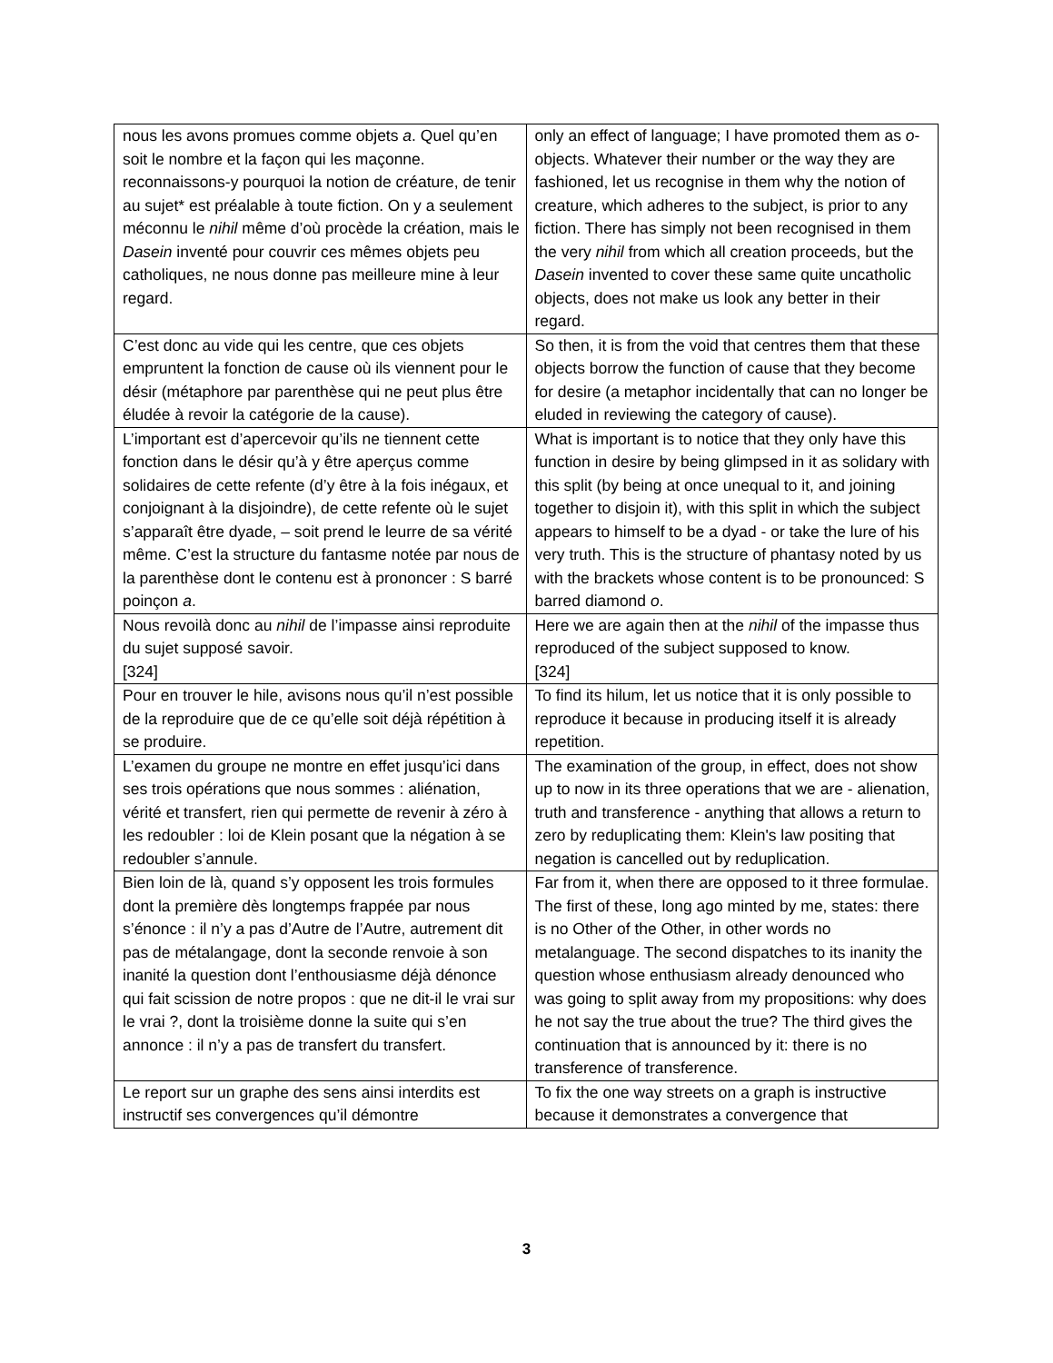| nous les avons promues comme objets a . Quel qu’en soit le nombre et la façon qui les maçonne. reconnaissons-y pourquoi la notion de créature, de tenir au sujet* est préalable à toute fiction. On y a seulement méconnu le nihil même d’où procède la création, mais le Dasein inventé pour couvrir ces mêmes objets peu catholiques, ne nous donne pas meilleure mine à leur regard. | only an effect of language; I have promoted them as o -objects. Whatever their number or the way they are fashioned, let us recognise in them why the notion of creature, which adheres to the subject, is prior to any fiction. There has simply not been recognised in them the very nihil from which all creation proceeds, but the Dasein invented to cover these same quite uncatholic objects, does not make us look any better in their regard. |
| C’est donc au vide qui les centre, que ces objets empruntent la fonction de cause où ils viennent pour le désir (métaphore par parenthèse qui ne peut plus être éludée à revoir la catégorie de la cause). | So then, it is from the void that centres them that these objects borrow the function of cause that they become for desire (a metaphor incidentally that can no longer be eluded in reviewing the category of cause). |
| L’important est d’apercevoir qu’ils ne tiennent cette fonction dans le désir qu’à y être aperçus comme solidaires de cette refente (d’y être à la fois inégaux, et conjoignant à la disjoindre), de cette refente où le sujet s’apparaît être dyade, – soit prend le leurre de sa vérité même. C’est la structure du fantasme notée par nous de la parenthèse dont le contenu est à prononcer : S barré poinçon a . | What is important is to notice that they only have this function in desire by being glimpsed in it as solidary with this split (by being at once unequal to it, and joining together to disjoin it), with this split in which the subject appears to himself to be a dyad - or take the lure of his very truth. This is the structure of phantasy noted by us with the brackets whose content is to be pronounced: S barred diamond o . |
| Nous revoilà donc au nihil de l’impasse ainsi reproduite du sujet supposé savoir. [324] | Here we are again then at the nihil of the impasse thus reproduced of the subject supposed to know. [324] |
| Pour en trouver le hile, avisons nous qu’il n’est possible de la reproduire que de ce qu’elle soit déjà répétition à se produire. | To find its hilum, let us notice that it is only possible to reproduce it because in producing itself it is already repetition. |
| L’examen du groupe ne montre en effet jusqu’ici dans ses trois opérations que nous sommes : aliénation, vérité et transfert, rien qui permette de revenir à zéro à les redoubler : loi de Klein posant que la négation à se redoubler s’annule. | The examination of the group, in effect, does not show up to now in its three operations that we are - alienation, truth and transference - anything that allows a return to zero by reduplicating them: Klein's law positing that negation is cancelled out by reduplication. |
| Bien loin de là, quand s’y opposent les trois formules dont la première dès longtemps frappée par nous s’énonce : il n’y a pas d’Autre de l’Autre, autrement dit pas de métalangage, dont la seconde renvoie à son inanité la question dont l’enthousiasme déjà dénonce qui fait scission de notre propos : que ne dit-il le vrai sur le vrai ?, dont la troisième donne la suite qui s’en annonce : il n’y a pas de transfert du transfert. | Far from it, when there are opposed to it three formulae. The first of these, long ago minted by me, states: there is no Other of the Other, in other words no metalanguage. The second dispatches to its inanity the question whose enthusiasm already denounced who was going to split away from my propositions: why does he not say the true about the true? The third gives the continuation that is announced by it: there is no transference of transference. |
| Le report sur un graphe des sens ainsi interdits est instructif ses convergences qu’il démontre | To fix the one way streets on a graph is instructive because it demonstrates a convergence that |
3